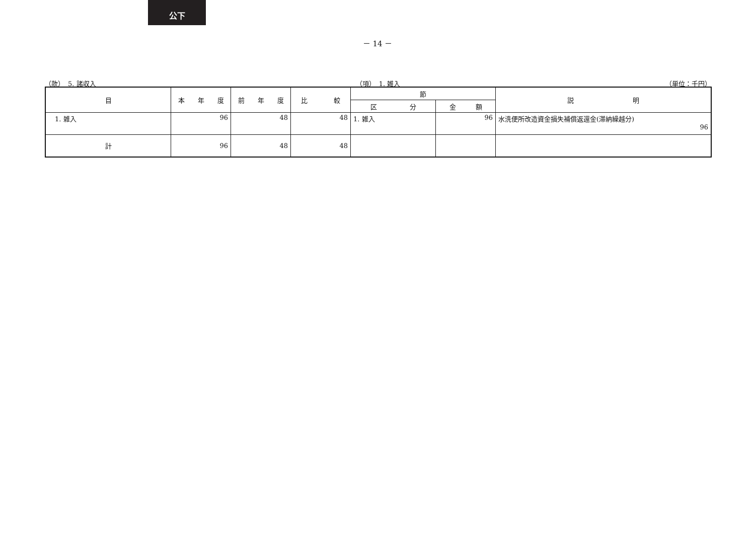公下
－ 14 －
（款）　5. 諸収入 （項）　1. 雑入 （単位：千円）
| 目 | 本 年 度 | 前 年 度 | 比 較 | 節 | | 説 明 |
| --- | --- | --- | --- | --- | --- | --- |
| | | | | 区 分 | 金 額 | |
| 1. 雑入 | 96 | 48 | 48 | 1. 雑入 | 96 | 水洗便所改造資金損失補償返還金(滞納繰越分) 96 |
| 計 | 96 | 48 | 48 | | | |